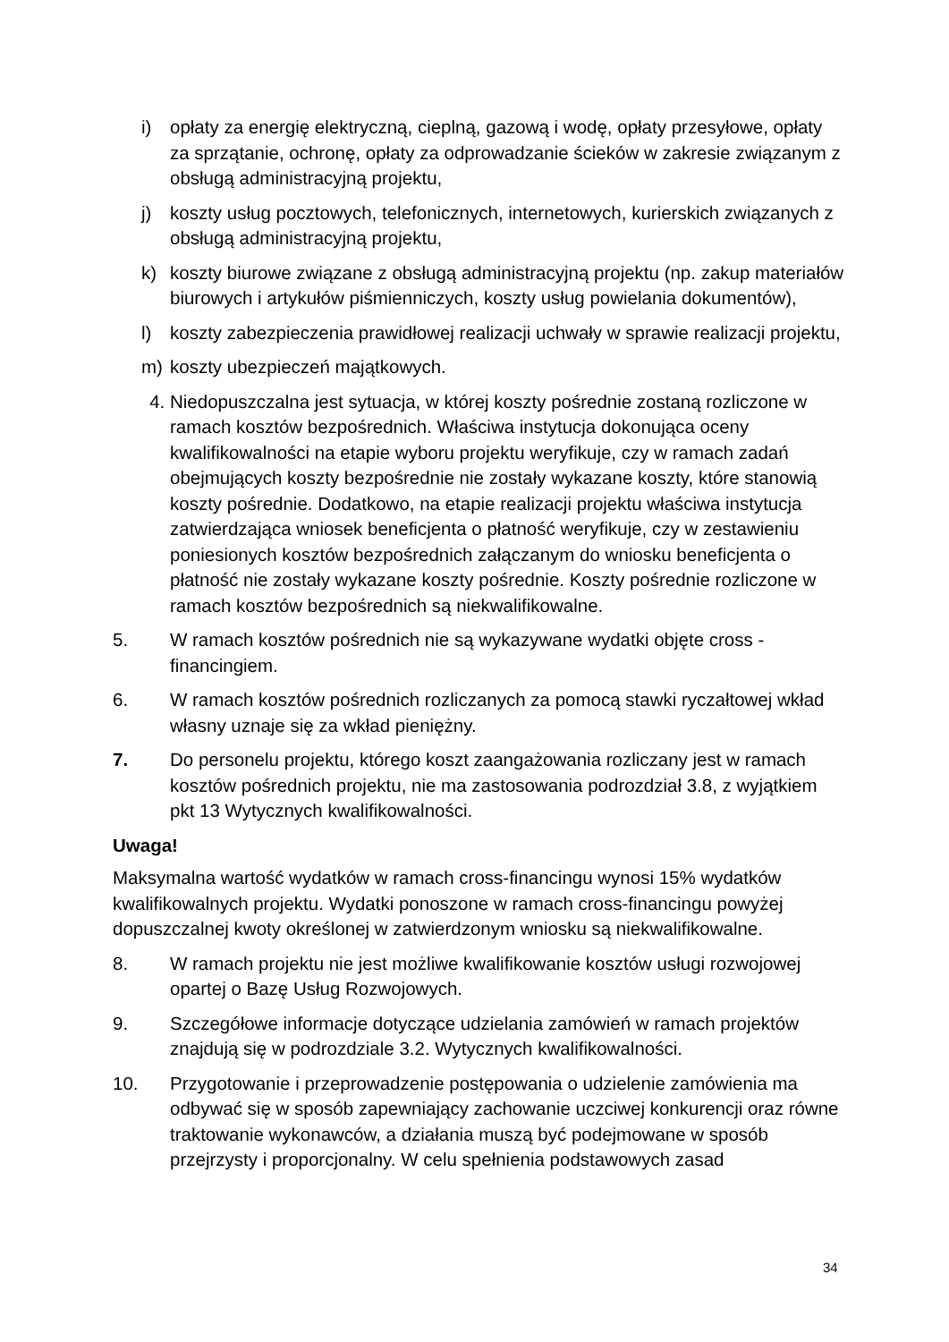i) opłaty za energię elektryczną, cieplną, gazową i wodę, opłaty przesyłowe, opłaty za sprzątanie, ochronę, opłaty za odprowadzanie ścieków w zakresie związanym z obsługą administracyjną projektu,
j) koszty usług pocztowych, telefonicznych, internetowych, kurierskich związanych z obsługą administracyjną projektu,
k) koszty biurowe związane z obsługą administracyjną projektu (np. zakup materiałów biurowych i artykułów piśmienniczych, koszty usług powielania dokumentów),
l) koszty zabezpieczenia prawidłowej realizacji uchwały w sprawie realizacji projektu,
m) koszty ubezpieczeń majątkowych.
4. Niedopuszczalna jest sytuacja, w której koszty pośrednie zostaną rozliczone w ramach kosztów bezpośrednich. Właściwa instytucja dokonująca oceny kwalifikowalności na etapie wyboru projektu weryfikuje, czy w ramach zadań obejmujących koszty bezpośrednie nie zostały wykazane koszty, które stanowią koszty pośrednie. Dodatkowo, na etapie realizacji projektu właściwa instytucja zatwierdzająca wniosek beneficjenta o płatność weryfikuje, czy w zestawieniu poniesionych kosztów bezpośrednich załączanym do wniosku beneficjenta o płatność nie zostały wykazane koszty pośrednie. Koszty pośrednie rozliczone w ramach kosztów bezpośrednich są niekwalifikowalne.
5. W ramach kosztów pośrednich nie są wykazywane wydatki objęte cross - financingiem.
6. W ramach kosztów pośrednich rozliczanych za pomocą stawki ryczałtowej wkład własny uznaje się za wkład pieniężny.
7. Do personelu projektu, którego koszt zaangażowania rozliczany jest w ramach kosztów pośrednich projektu, nie ma zastosowania podrozdział 3.8, z wyjątkiem pkt 13 Wytycznych kwalifikowalności.
Uwaga!
Maksymalna wartość wydatków w ramach cross-financingu wynosi 15% wydatków kwalifikowalnych projektu. Wydatki ponoszone w ramach cross-financingu powyżej dopuszczalnej kwoty określonej w zatwierdzonym wniosku są niekwalifikowalne.
8. W ramach projektu nie jest możliwe kwalifikowanie kosztów usługi rozwojowej opartej o Bazę Usług Rozwojowych.
9. Szczegółowe informacje dotyczące udzielania zamówień w ramach projektów znajdują się w podrozdziale 3.2. Wytycznych kwalifikowalności.
10. Przygotowanie i przeprowadzenie postępowania o udzielenie zamówienia ma odbywać się w sposób zapewniający zachowanie uczciwej konkurencji oraz równe traktowanie wykonawców, a działania muszą być podejmowane w sposób przejrzysty i proporcjonalny. W celu spełnienia podstawowych zasad
34